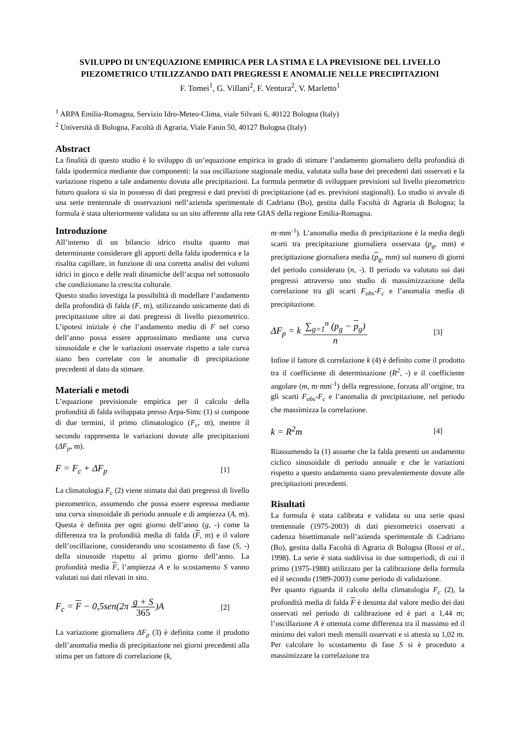SVILUPPO DI UN’EQUAZIONE EMPIRICA PER LA STIMA E LA PREVISIONE DEL LIVELLO PIEZOMETRICO UTILIZZANDO DATI PREGRESSI E ANOMALIE NELLE PRECIPITAZIONI
F. Tomei<sup>1</sup>, G. Villani<sup>2</sup>, F. Ventura<sup>2</sup>, V. Marletto<sup>1</sup>
<sup>1</sup> ARPA Emilia-Romagna, Servizio Idro-Meteo-Clima, viale Silvani 6, 40122 Bologna (Italy)
<sup>2</sup> Università di Bologna, Facoltà di Agraria, Viale Fanin 50, 40127 Bologna (Italy)
Abstract
La finalità di questo studio è lo sviluppo di un’equazione empirica in grado di stimare l’andamento giornaliero della profondità di falda ipodermica mediante due componenti: la sua oscillazione stagionale media, valutata sulla base dei precedenti dati osservati e la variazione rispetto a tale andamento dovuta alle precipitazioni. La formula permette di sviluppare previsioni sul livello piezometrico futuro qualora si sia in possesso di dati pregressi e dati previsti di precipitazione (ad es. previsioni stagionali). Lo studio si avvale di una serie trentennale di osservazioni nell’azienda sperimentale di Cadriano (Bo), gestita dalla Facoltà di Agraria di Bologna; la formula è stata ulteriormente validata su un sito afferente alla rete GIAS della regione Emilia-Romagna.
Introduzione
All’interno di un bilancio idrico risulta quanto mai determinante considerare gli apporti della falda ipodermica e la risalita capillare, in funzione di una corretta analisi dei volumi idrici in gioco e delle reali dinamiche dell’acqua nel sottosuolo che condizionano la crescita colturale.
Questo studio investiga la possibilità di modellare l’andamento della profondità di falda (F, m), utilizzando unicamente dati di precipitazione oltre ai dati pregressi di livello piezometrico. L’ipotesi iniziale è che l’andamento medio di F nel corso dell’anno possa essere approssimato mediante una curva sinusoidale e che le variazioni osservate rispetto a tale curva siano ben correlate con le anomalie di precipitazione precedenti al dato da stimare.
Materiali e metodi
L’equazione previsionale empirica per il calcolo della profondità di falda sviluppata presso Arpa-Simc (1) si compone di due termini, il primo climatologico (F<sub>c</sub>, m), mentre il secondo rappresenta le variazioni dovute alle precipitazioni (ΔF<sub>p</sub>, m).
F = F<sub>c</sub> + ΔF<sub>p</sub> [1]
La climatologia F<sub>c</sub> (2) viene stimata dai dati pregressi di livello piezometrico, assumendo che possa essere espressa mediante una curva sinusoidale di periodo annuale e di ampiezza (A, m). Questa è definita per ogni giorno dell’anno (g, -) come la differenza tra la profondità media di falda (F, m) e il valore dell’oscillazione, considerando uno scostamento di fase (S, -) della sinusoide rispetto al primo giorno dell’anno. La profondità media F, l’ampiezza A e lo scostamento S vanno valutati sui dati rilevati in sito.
F<sub>c</sub> = F − 0,5sen(2π g + S 365)A [2]
La variazione giornaliera ΔF<sub>p</sub> (3) è definita come il prodotto dell’anomalia media di precipitazione nei giorni precedenti alla stima per un fattore di correlazione (k,
m·mm<sup>-1</sup>). L’anomalia media di precipitazione è la media degli scarti tra precipitazione giornaliera osservata (p<sub>g</sub>, mm) e precipitazione giornaliera media (p<sub>g</sub>, mm) sul numero di giorni del periodo considerato (n, -). Il periodo va valutato sui dati pregressi attraverso uno studio di massimizzazione della correlazione tra gli scarti F<sub>obs</sub>-F<sub>c</sub> e l’anomalia media di precipitazione.
ΔF<sub>p</sub> = k ∑<sub>g=1</sub><sup>n</sup> (p<sub>g</sub> − p<sub>g</sub>) n [3]
Infine il fattore di correlazione k (4) è definito come il prodotto tra il coefficiente di determinazione (R<sup>2</sup>, -) e il coefficiente angolare (m, m·mm<sup>-1</sup>) della regressione, forzata all’origine, tra gli scarti F<sub>obs</sub>-F<sub>c</sub> e l’anomalia di precipitazione, nel periodo che massimizza la correlazione.
k = R<sup>2</sup>m [4]
Riassumendo la (1) assume che la falda presenti un andamento ciclico sinusoidale di periodo annuale e che le variazioni rispetto a questo andamento siano prevalentemente dovute alle precipitazioni precedenti.
Risultati
La formula è stata calibrata e validata su una serie quasi trentennale (1975-2003) di dati piezometrici osservati a cadenza bisettimanale nell’azienda sperimentale di Cadriano (Bo), gestita dalla Facoltà di Agraria di Bologna (Rossi et al., 1998). La serie è stata suddivisa in due sottoperiodi, di cui il primo (1975-1988) utilizzato per la calibrazione della formula ed il secondo (1989-2003) come periodo di validazione.
Per quanto riguarda il calcolo della climatologia F<sub>c</sub> (2), la profondità media di falda F è desunta dal valore medio dei dati osservati nel periodo di calibrazione ed è pari a 1,44 m; l’oscillazione A è ottenuta come differenza tra il massimo ed il minimo dei valori medi mensili osservati e si attesta su 1,02 m. Per calcolare lo scostamento di fase S si è proceduto a massimizzare la correlazione tra